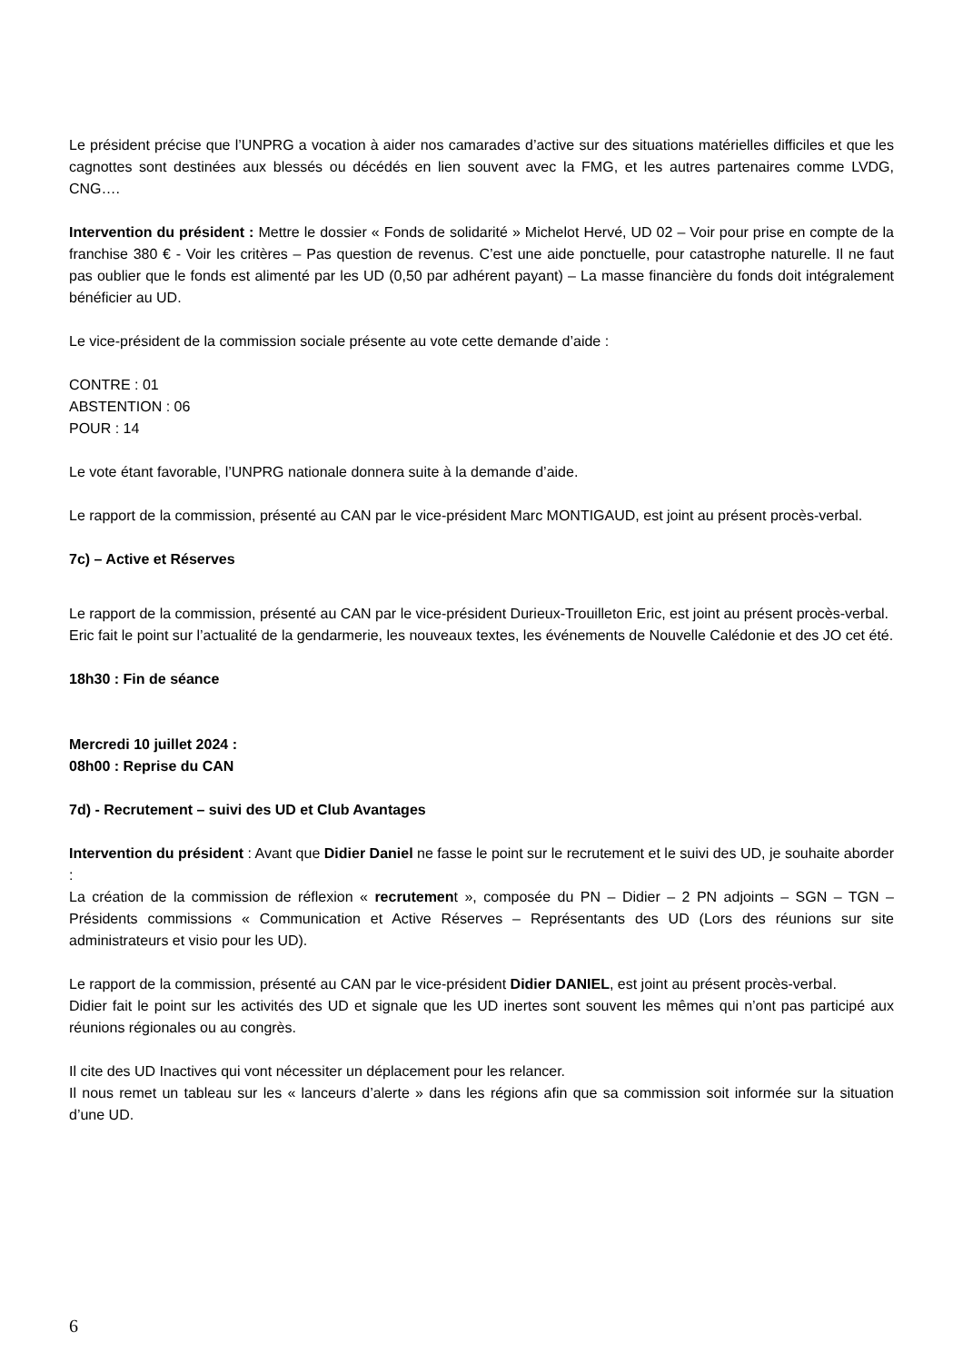Le président précise que l’UNPRG a vocation à aider nos camarades d’active sur des situations matérielles difficiles et que les cagnottes sont destinées aux blessés ou décédés en lien souvent avec la FMG, et les autres partenaires comme LVDG, CNG….
Intervention du président : Mettre le dossier « Fonds de solidarité » Michelot Hervé, UD 02 – Voir pour prise en compte de la franchise 380 € - Voir les critères – Pas question de revenus. C’est une aide ponctuelle, pour catastrophe naturelle. Il ne faut pas oublier que le fonds est alimenté par les UD (0,50 par adhérent payant) – La masse financière du fonds doit intégralement bénéficier au UD.
Le vice-président de la commission sociale présente au vote cette demande d’aide :
CONTRE : 01
ABSTENTION : 06
POUR : 14
Le vote étant favorable, l’UNPRG nationale donnera suite à la demande d’aide.
Le rapport de la commission, présenté au CAN par le vice-président Marc MONTIGAUD, est joint au présent procès-verbal.
7c) – Active et Réserves
Le rapport de la commission, présenté au CAN par le vice-président Durieux-Trouilleton Eric, est joint au présent procès-verbal.
Eric fait le point sur l’actualité de la gendarmerie, les nouveaux textes, les événements de Nouvelle Calédonie et des JO cet été.
18h30 : Fin de séance
Mercredi 10 juillet 2024 :
08h00 : Reprise du CAN
7d) - Recrutement – suivi des UD et Club Avantages
Intervention du président : Avant que Didier Daniel ne fasse le point sur le recrutement et le suivi des UD, je souhaite aborder :
La création de la commission de réflexion « recrutement », composée du PN – Didier – 2 PN adjoints – SGN – TGN – Présidents commissions « Communication et Active Réserves – Représentants des UD (Lors des réunions sur site administrateurs et visio pour les UD).
Le rapport de la commission, présenté au CAN par le vice-président Didier DANIEL, est joint au présent procès-verbal.
Didier fait le point sur les activités des UD et signale que les UD inertes sont souvent les mêmes qui n’ont pas participé aux réunions régionales ou au congrès.
Il cite des UD Inactives qui vont nécessiter un déplacement pour les relancer.
Il nous remet un tableau sur les « lanceurs d’alerte » dans les régions afin que sa commission soit informée sur la situation d’une UD.
6